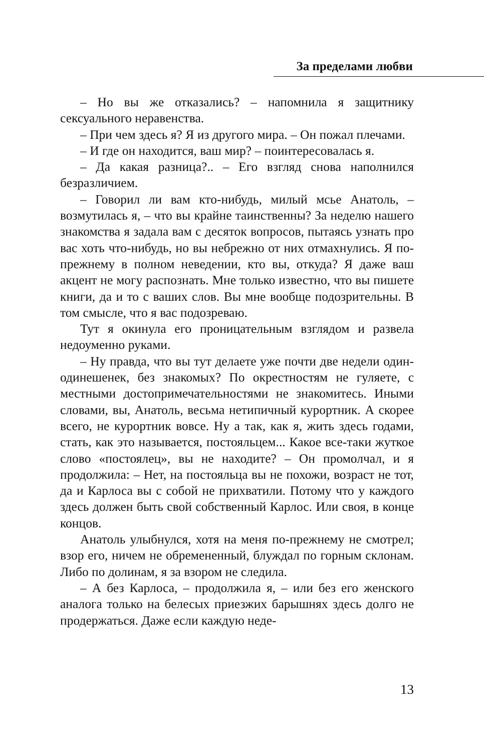За пределами любви
– Но вы же отказались? – напомнила я защитнику сексуального неравенства.
– При чем здесь я? Я из другого мира. – Он пожал плечами.
– И где он находится, ваш мир? – поинтересовалась я.
– Да какая разница?.. – Его взгляд снова наполнился безразличием.
– Говорил ли вам кто-нибудь, милый мсье Анатоль, – возмутилась я, – что вы крайне таинственны? За неделю нашего знакомства я задала вам с десяток вопросов, пытаясь узнать про вас хоть что-нибудь, но вы небрежно от них отмахнулись. Я по-прежнему в полном неведении, кто вы, откуда? Я даже ваш акцент не могу распознать. Мне только известно, что вы пишете книги, да и то с ваших слов. Вы мне вообще подозрительны. В том смысле, что я вас подозреваю.
Тут я окинула его проницательным взглядом и развела недоуменно руками.
– Ну правда, что вы тут делаете уже почти две недели один-одинешенек, без знакомых? По окрестностям не гуляете, с местными достопримечательностями не знакомитесь. Иными словами, вы, Анатоль, весьма нетипичный курортник. А скорее всего, не курортник вовсе. Ну а так, как я, жить здесь годами, стать, как это называется, постояльцем... Какое все-таки жуткое слово «постоялец», вы не находите? – Он промолчал, и я продолжила: – Нет, на постояльца вы не похожи, возраст не тот, да и Карлоса вы с собой не прихватили. Потому что у каждого здесь должен быть свой собственный Карлос. Или своя, в конце концов.
Анатоль улыбнулся, хотя на меня по-прежнему не смотрел; взор его, ничем не обремененный, блуждал по горным склонам. Либо по долинам, я за взором не следила.
– А без Карлоса, – продолжила я, – или без его женского аналога только на белесых приезжих барышнях здесь долго не продержаться. Даже если каждую неде-
13